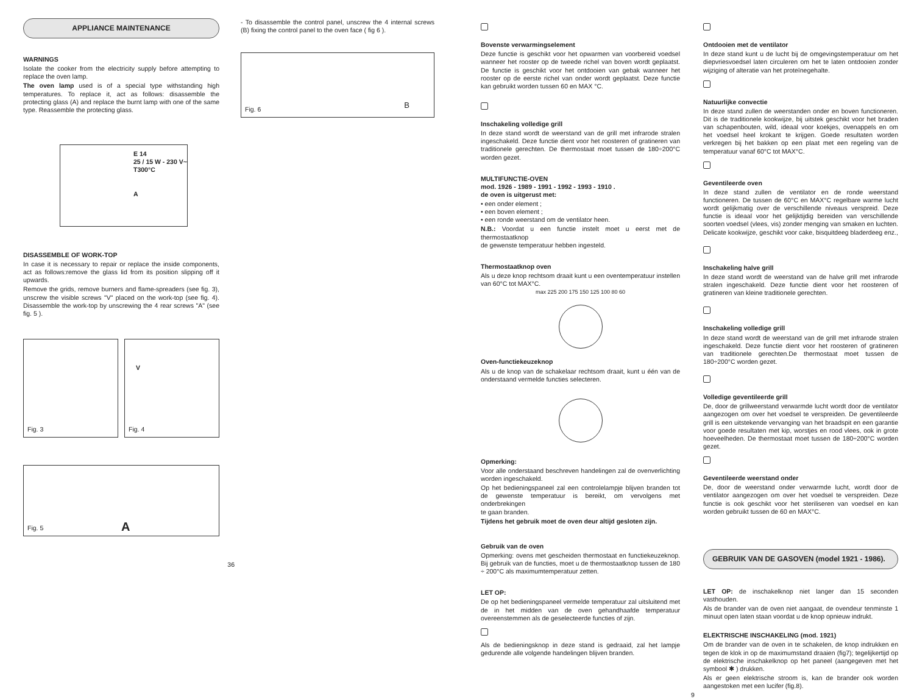APPLIANCE MAINTENANCE
WARNINGS
Isolate the cooker from the electricity supply before attempting to replace the oven lamp.
The oven lamp used is of a special type withstanding high temperatures. To replace it, act as follows: disassemble the protecting glass (A) and replace the burnt lamp with one of the same type. Reassemble the protecting glass.
E 14
25 / 15 W - 230 V~
T300°C
A
DISASSEMBLE OF WORK-TOP
In case it is necessary to repair or replace the inside components, act as follows:remove the glass lid from its position slipping off it upwards.
Remove the grids, remove burners and flame-spreaders (see fig. 3), unscrew the visible screws "V" placed on the work-top (see fig. 4). Disassemble the work-top by unscrewing the 4 rear screws "A" (see fig. 5 ).
Fig. 3
V
Fig. 4
A Fig. 5
36
- To disassemble the control panel, unscrew the 4 internal screws (B) fixing the control panel to the oven face ( fig 6 ).
B Fig. 6
Bovenste verwarmingselement
Deze functie is geschikt voor het opwarmen van voorbereid voedsel wanneer het rooster op de tweede richel van boven wordt geplaatst. De functie is geschikt voor het ontdooien van gebak wanneer het rooster op de eerste richel van onder wordt geplaatst. Deze functie kan gebruikt worden tussen 60 en MAX °C.
Inschakeling volledige grill
In deze stand wordt de weerstand van de grill met infrarode stralen ingeschakeld. Deze functie dient voor het roosteren of gratineren van traditionele gerechten. De thermostaat moet tussen de 180÷200°C worden gezet.
MULTIFUNCTIE-OVEN
mod. 1926 - 1989 - 1991 - 1992 - 1993 - 1910 .
de oven is uitgerust met:
• een onder element ;
• een boven element ;
• een ronde weerstand om de ventilator heen.
N.B.: Voordat u een functie instelt moet u eerst met de thermostaatknop
de gewenste temperatuur hebben ingesteld.
Thermostaatknop oven
Als u deze knop rechtsom draait kunt u een oventemperatuur instellen van 60°C tot MAX°C.
max 225 200 175 150 125 100 80 60
Oven-functiekeuzeknop
Als u de knop van de schakelaar rechtsom draait, kunt u één van de onderstaand vermelde functies selecteren.
Opmerking:
Voor alle onderstaand beschreven handelingen zal de ovenverlichting worden ingeschakeld.
Op het bedieningspaneel zal een controlelampje blijven branden tot de gewenste temperatuur is bereikt, om vervolgens met onderbrekingen
te gaan branden.
Tijdens het gebruik moet de oven deur altijd gesloten zijn.
Gebruik van de oven
Opmerking: ovens met gescheiden thermostaat en functiekeuzeknop. Bij gebruik van de functies, moet u de thermostaatknop tussen de 180 ÷ 200°C als maximumtemperatuur zetten.
LET OP:
De op het bedieningspaneel vermelde temperatuur zal uitsluitend met de in het midden van de oven gehandhaafde temperatuur overeenstemmen als de geselecteerde functies of zijn.
Als de bedieningsknop in deze stand is gedraaid, zal het lampje gedurende alle volgende handelingen blijven branden.
Ontdooien met de ventilator
In deze stand kunt u de lucht bij de omgevingstemperatuur om het diepvriesvoedsel laten circuleren om het te laten ontdooien zonder wijziging of alteratie van het proteïnegehalte.
Natuurlijke convectie
In deze stand zullen de weerstanden onder en boven functioneren. Dit is de traditionele kookwijze, bij uitstek geschikt voor het braden van schapenbouten, wild, ideaal voor koekjes, ovenappels en om het voedsel heel krokant te krijgen. Goede resultaten worden verkregen bij het bakken op een plaat met een regeling van de temperatuur vanaf 60°C tot MAX°C.
Geventileerde oven
In deze stand zullen de ventilator en de ronde weerstand functioneren. De tussen de 60°C en MAX°C regelbare warme lucht wordt gelijkmatig over de verschillende niveaus verspreid. Deze functie is ideaal voor het gelijktijdig bereiden van verschillende soorten voedsel (vlees, vis) zonder menging van smaken en luchten. Delicate kookwijze, geschikt voor cake, bisquitdeeg bladerdeeg enz.,
Inschakeling halve grill
In deze stand wordt de weerstand van de halve grill met infrarode stralen ingeschakeld. Deze functie dient voor het roosteren of gratineren van kleine traditionele gerechten.
Inschakeling volledige grill
In deze stand wordt de weerstand van de grill met infrarode stralen ingeschakeld. Deze functie dient voor het roosteren of gratineren van traditionele gerechten.De thermostaat moet tussen de 180÷200°C worden gezet.
Volledige geventileerde grill
De, door de grillweerstand verwarmde lucht wordt door de ventilator aangezogen om over het voedsel te verspreiden. De geventileerde grill is een uitstekende vervanging van het braadspit en een garantie voor goede resultaten met kip, worstjes en rood vlees, ook in grote hoeveelheden. De thermostaat moet tussen de 180÷200°C worden gezet.
Geventileerde weerstand onder
De, door de weerstand onder verwarmde lucht, wordt door de ventilator aangezogen om over het voedsel te verspreiden. Deze functie is ook geschikt voor het steriliseren van voedsel en kan worden gebruikt tussen de 60 en MAX°C.
GEBRUIK VAN DE GASOVEN (model 1921 - 1986).
LET OP: de inschakelknop niet langer dan 15 seconden vasthouden.
Als de brander van de oven niet aangaat, de ovendeur tenminste 1 minuut open laten staan voordat u de knop opnieuw indrukt.
ELEKTRISCHE INSCHAKELING (mod. 1921)
Om de brander van de oven in te schakelen, de knop indrukken en tegen de klok in op de maximumstand draaien (fig7); tegelijkertijd op de elektrische inschakelknop op het paneel (aangegeven met het symbool ✱ ) drukken.
Als er geen elektrische stroom is, kan de brander ook worden aangestoken met een lucifer (fig.8).
9